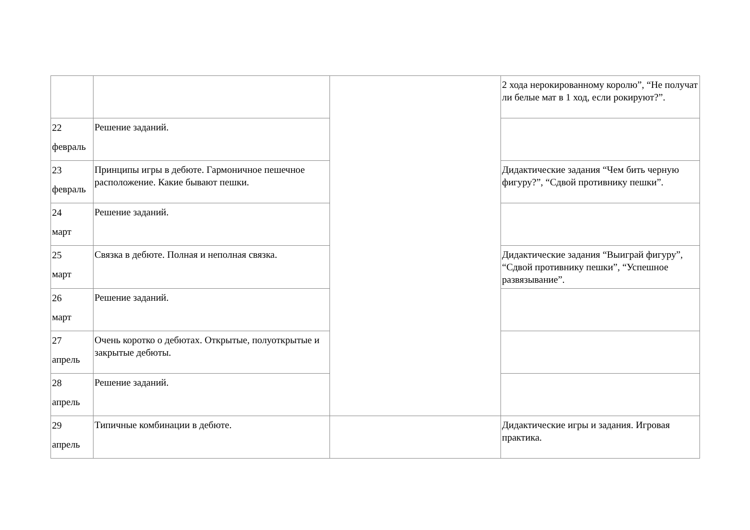| | | | 2 хода нерокированному королю”, “Не получат ли белые мат в 1 ход, если рокируют?”. |
| 22 февраль | Решение заданий. | | |
| 23 февраль | Принципы игры в дебюте. Гармоничное пешечное расположение. Какие бывают пешки. | | Дидактические задания “Чем бить черную фигуру?”, “Сдвой противнику пешки”. |
| 24 март | Решение заданий. | | |
| 25 март | Связка в дебюте. Полная и неполная связка. | | Дидактические задания “Выиграй фигуру”, “Сдвой противнику пешки”, “Успешное развязывание”. |
| 26 март | Решение заданий. | | |
| 27 апрель | Очень коротко о дебютах. Открытые, полуоткрытые и закрытые дебюты. | | |
| 28 апрель | Решение заданий. | | |
| 29 апрель | Типичные комбинации в дебюте. | | Дидактические игры и задания. Игровая практика. |